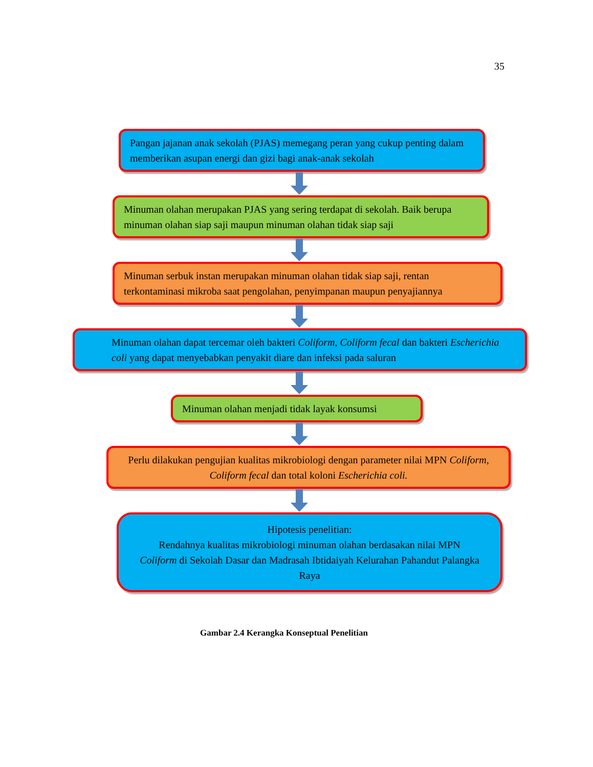35
Pangan jajanan anak sekolah (PJAS) memegang peran yang cukup penting dalam memberikan asupan energi dan gizi bagi anak-anak sekolah
Minuman olahan merupakan PJAS yang sering terdapat di sekolah. Baik berupa minuman olahan siap saji maupun minuman olahan tidak siap saji
Minuman serbuk instan merupakan minuman olahan tidak siap saji, rentan terkontaminasi mikroba saat pengolahan, penyimpanan maupun penyajiannya
Minuman olahan dapat tercemar oleh bakteri Coliform, Coliform fecal dan bakteri Escherichia coli yang dapat menyebabkan penyakit diare dan infeksi pada saluran
Minuman olahan menjadi tidak layak konsumsi
Perlu dilakukan pengujian kualitas mikrobiologi dengan parameter nilai MPN Coliform, Coliform fecal dan total koloni Escherichia coli.
Hipotesis penelitian:
Rendahnya kualitas mikrobiologi minuman olahan berdasakan nilai MPN Coliform di Sekolah Dasar dan Madrasah Ibtidaiyah Kelurahan Pahandut Palangka Raya
Gambar 2.4 Kerangka Konseptual Penelitian